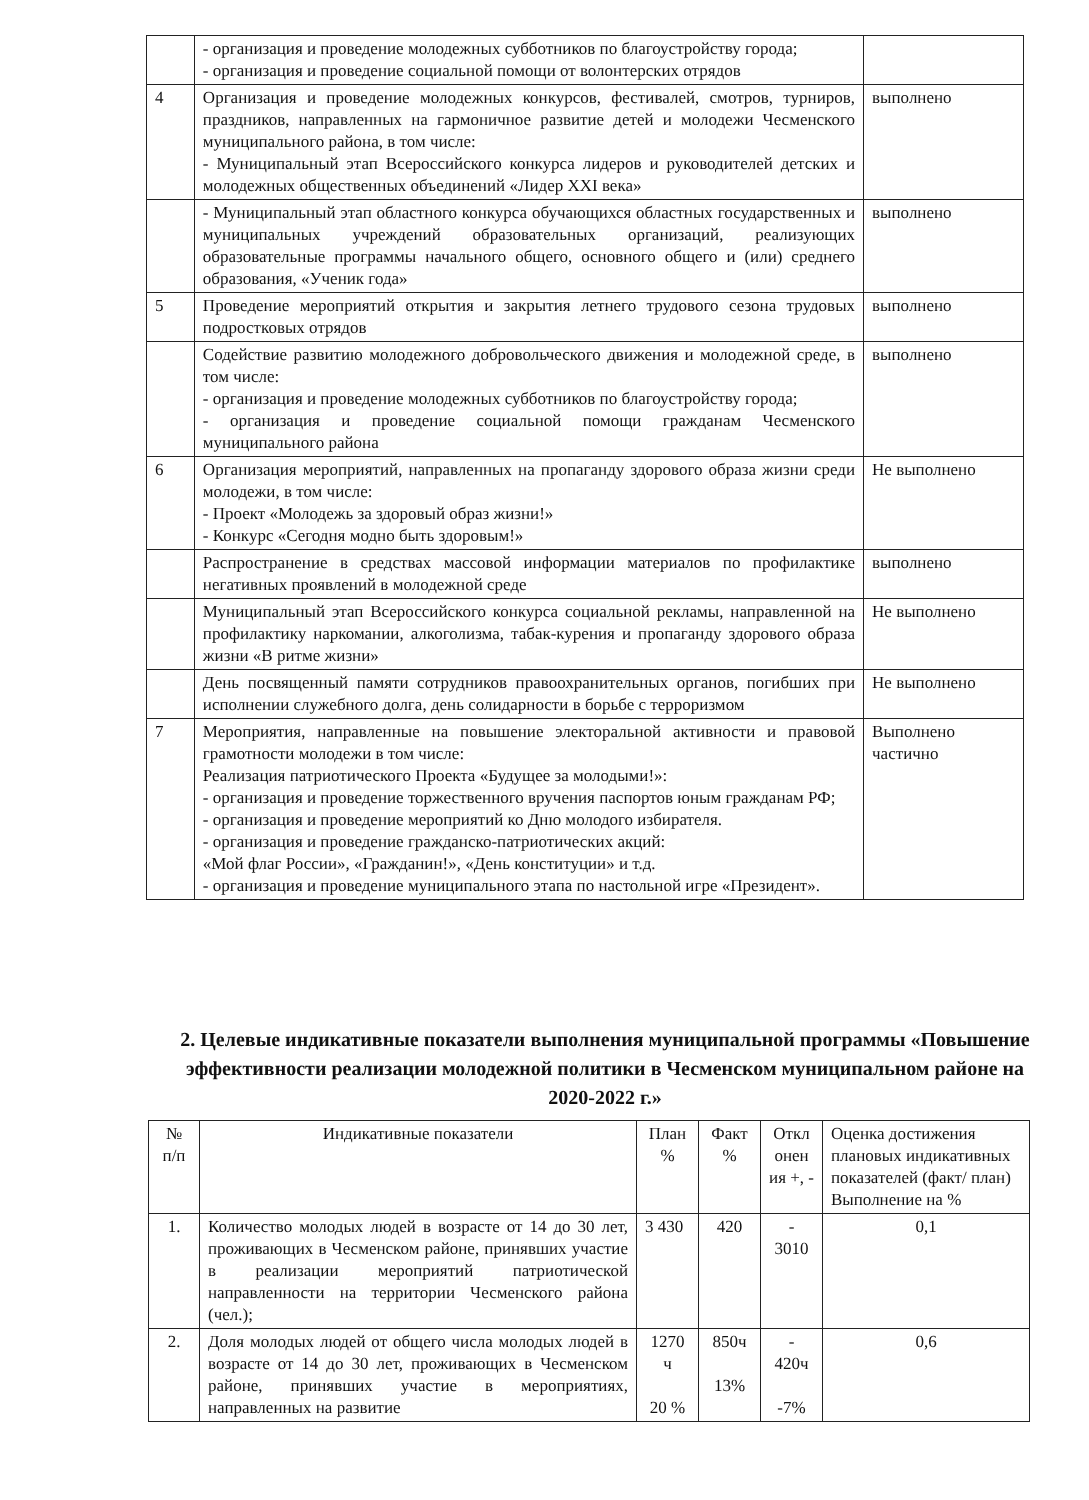| | - организация и проведение молодежных субботников по благоустройству города; - организация и проведение социальной помощи от волонтерских отрядов | |
| 4 | Организация и проведение молодежных конкурсов, фестивалей, смотров, турниров, праздников, направленных на гармоничное развитие детей и молодежи Чесменского муниципального района, в том числе: - Муниципальный этап Всероссийского конкурса лидеров и руководителей детских и молодежных общественных объединений «Лидер XXI века» | выполнено |
| | - Муниципальный этап областного конкурса обучающихся областных государственных и муниципальных учреждений образовательных организаций, реализующих образовательные программы начального общего, основного общего и (или) среднего образования, «Ученик года» | выполнено |
| 5 | Проведение мероприятий открытия и закрытия летнего трудового сезона трудовых подростковых отрядов | выполнено |
| | Содействие развитию молодежного добровольческого движения и молодежной среде, в том числе: - организация и проведение молодежных субботников по благоустройству города; - организация и проведение социальной помощи гражданам Чесменского муниципального района | выполнено |
| 6 | Организация мероприятий, направленных на пропаганду здорового образа жизни среди молодежи, в том числе: - Проект «Молодежь за здоровый образ жизни!» - Конкурс «Сегодня модно быть здоровым!» | Не выполнено |
| | Распространение в средствах массовой информации материалов по профилактике негативных проявлений в молодежной среде | выполнено |
| | Муниципальный этап Всероссийского конкурса социальной рекламы, направленной на профилактику наркомании, алкоголизма, табак-курения и пропаганду здорового образа жизни «В ритме жизни» | Не выполнено |
| | День посвященный памяти сотрудников правоохранительных органов, погибших при исполнении служебного долга, день солидарности в борьбе с терроризмом | Не выполнено |
| 7 | Мероприятия, направленные на повышение электоральной активности и правовой грамотности молодежи в том числе: Реализация патриотического Проекта «Будущее за молодыми!»: - организация и проведение торжественного вручения паспортов юным гражданам РФ; - организация и проведение мероприятий ко Дню молодого избирателя. - организация и проведение гражданско-патриотических акций: «Мой флаг России», «Гражданин!», «День конституции» и т.д. - организация и проведение муниципального этапа по настольной игре «Президент». | Выполнено частично |
2. Целевые индикативные показатели выполнения муниципальной программы «Повышение эффективности реализации молодежной политики в Чесменском муниципальном районе на 2020-2022 г.»
| № п/п | Индикативные показатели | План % | Факт % | Откл онен ия +, - | Оценка достижения плановых индикативных показателей (факт/ план) Выполнение на % |
| --- | --- | --- | --- | --- | --- |
| 1. | Количество молодых людей в возрасте от 14 до 30 лет, проживающих в Чесменском районе, принявших участие в реализации мероприятий патриотической направленности на территории Чесменского района (чел.); | 3 430 | 420 | - 3010 | 0,1 |
| 2. | Доля молодых людей от общего числа молодых людей в возрасте от 14 до 30 лет, проживающих в Чесменском районе, принявших участие в мероприятиях, направленных на развитие | 1270 ч 20 % | 850ч 13% | - 420ч -7% | 0,6 |